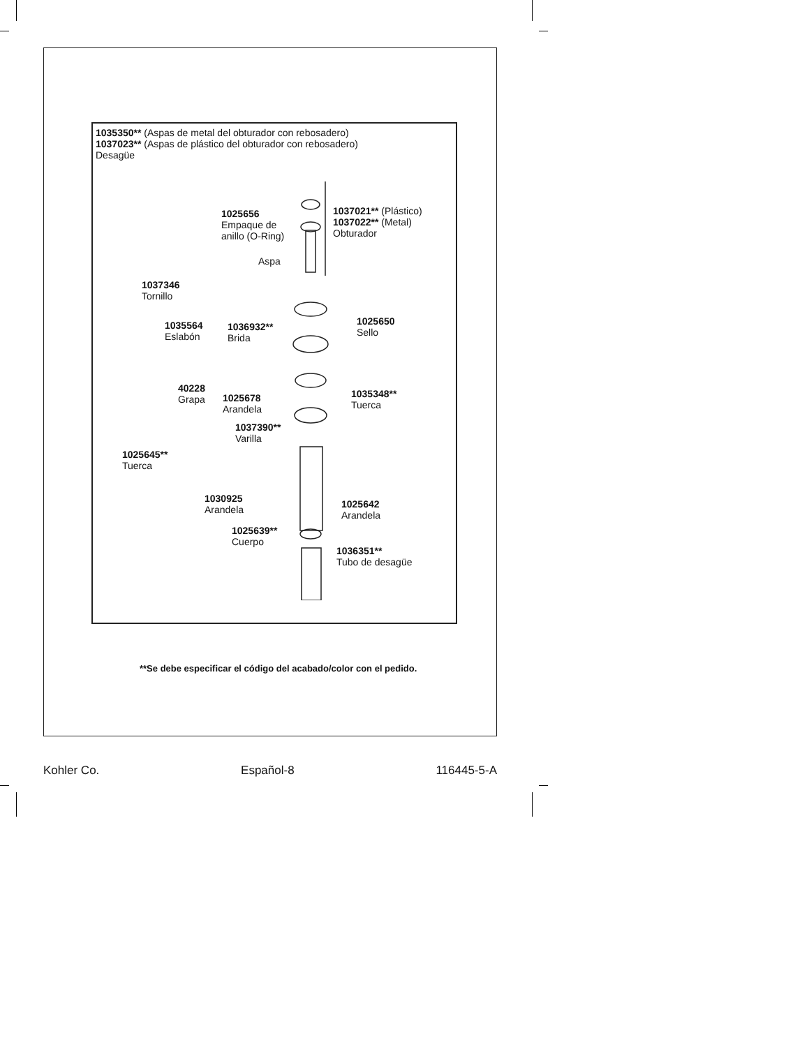1035350** (Aspas de metal del obturador con rebosadero)
1037023** (Aspas de plástico del obturador con rebosadero)
Desagüe
1025656
Empaque de
anillo (O-Ring)
1037021** (Plástico)
1037022** (Metal)
Obturador
Aspa
1037346
Tornillo
1035564
Eslabón
1036932**
Brida
1025650
Sello
40228
Grapa
1025678
Arandela
1035348**
Tuerca
1037390**
Varilla
1025645**
Tuerca
1030925
Arandela
1025642
Arandela
1025639**
Cuerpo
1036351**
Tubo de desagüe
**Se debe especificar el código del acabado/color con el pedido.
Kohler Co. Español-8 116445-5-A